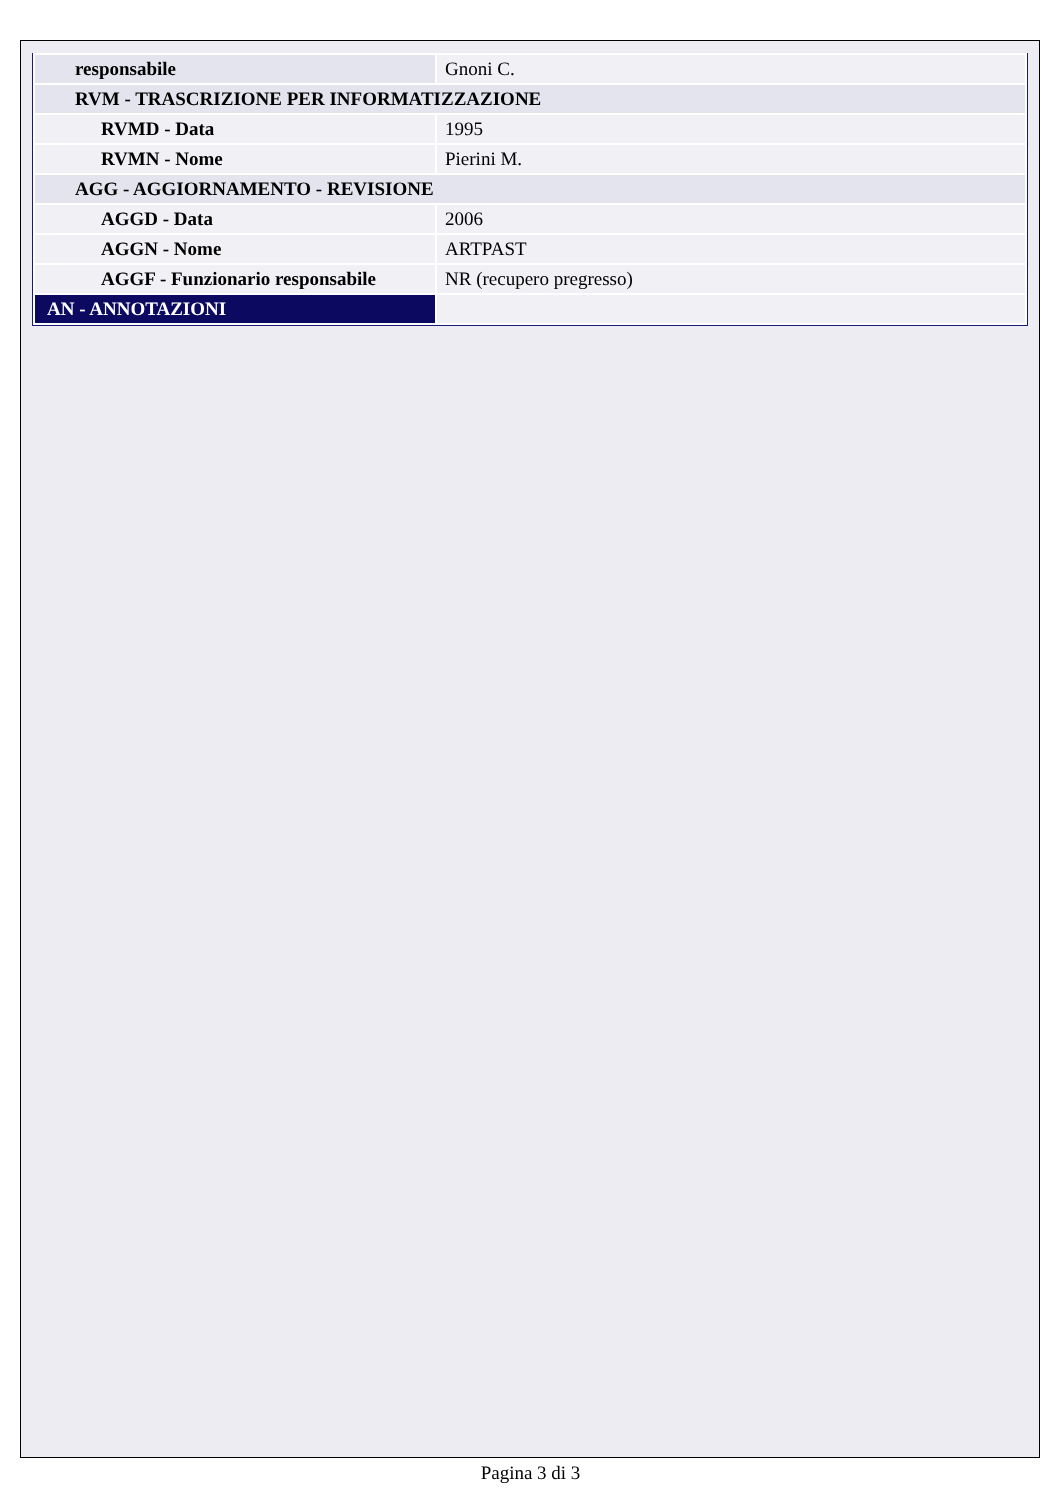| responsabile | Gnoni C. |
| RVM - TRASCRIZIONE PER INFORMATIZZAZIONE | |
| RVMD - Data | 1995 |
| RVMN - Nome | Pierini M. |
| AGG - AGGIORNAMENTO - REVISIONE | |
| AGGD - Data | 2006 |
| AGGN - Nome | ARTPAST |
| AGGF - Funzionario responsabile | NR (recupero pregresso) |
| AN - ANNOTAZIONI | |
Pagina 3 di 3